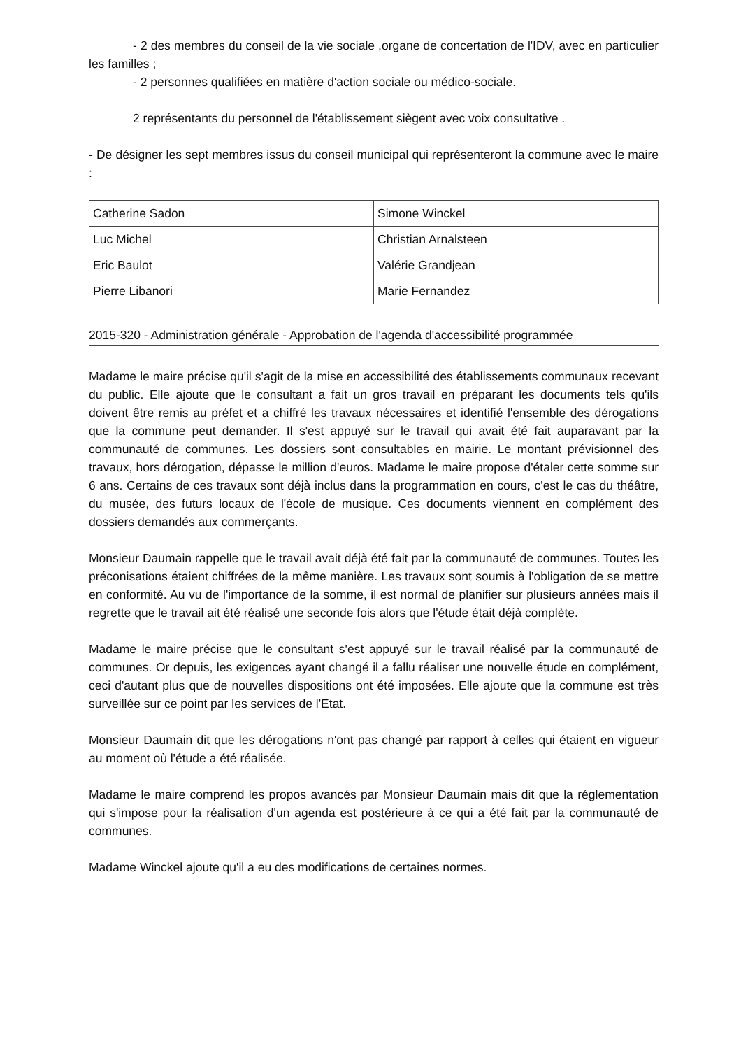- 2 des membres du conseil de la vie sociale ,organe de concertation de l'IDV, avec en particulier les familles ;
- 2 personnes qualifiées en matière d'action sociale ou médico-sociale.
2 représentants du personnel de l'établissement siègent avec voix consultative .
- De désigner les sept membres issus du conseil municipal qui représenteront la commune avec le maire :
| Catherine Sadon | Simone Winckel |
| Luc Michel | Christian Arnalsteen |
| Eric Baulot | Valérie Grandjean |
| Pierre Libanori | Marie Fernandez |
2015-320 - Administration générale - Approbation de l'agenda d'accessibilité programmée
Madame le maire précise qu'il s'agit de la mise en accessibilité des établissements communaux recevant du public. Elle ajoute que le consultant a fait un gros travail en préparant les documents tels qu'ils doivent être remis au préfet et a chiffré les travaux nécessaires et identifié l'ensemble des dérogations que la commune peut demander. Il s'est appuyé sur le travail qui avait été fait auparavant par la communauté de communes. Les dossiers sont consultables en mairie. Le montant prévisionnel des travaux, hors dérogation, dépasse le million d'euros. Madame le maire propose d'étaler cette somme sur 6 ans. Certains de ces travaux sont déjà inclus dans la programmation en cours, c'est le cas du théâtre, du musée, des futurs locaux de l'école de musique. Ces documents viennent en complément des dossiers demandés aux commerçants.
Monsieur Daumain rappelle que le travail avait déjà été fait par la communauté de communes. Toutes les préconisations étaient chiffrées de la même manière. Les travaux sont soumis à l'obligation de se mettre en conformité. Au vu de l'importance de la somme, il est normal de planifier sur plusieurs années mais il regrette que le travail ait été réalisé une seconde fois alors que l'étude était déjà complète.
Madame le maire précise que le consultant s'est appuyé sur le travail réalisé par la communauté de communes. Or depuis, les exigences ayant changé il a fallu réaliser une nouvelle étude en complément, ceci d'autant plus que de nouvelles dispositions ont été imposées. Elle ajoute que la commune est très surveillée sur ce point par les services de l'Etat.
Monsieur Daumain dit que les dérogations n'ont pas changé par rapport à celles qui étaient en vigueur au moment où l'étude a été réalisée.
Madame le maire comprend les propos avancés par Monsieur Daumain mais dit que la réglementation qui s'impose pour la réalisation d'un agenda est postérieure à ce qui a été fait par la communauté de communes.
Madame Winckel ajoute qu'il a eu des modifications de certaines normes.